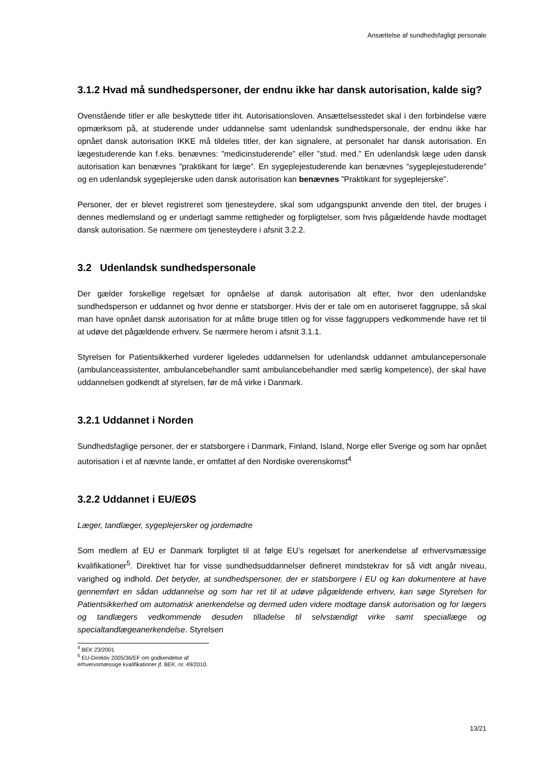Ansættelse af sundhedsfagligt personale
3.1.2 Hvad må sundhedspersoner, der endnu ikke har dansk autorisation, kalde sig?
Ovenstående titler er alle beskyttede titler iht. Autorisationsloven. Ansættelsesstedet skal i den forbindelse være opmærksom på, at studerende under uddannelse samt udenlandsk sundhedspersonale, der endnu ikke har opnået dansk autorisation IKKE må tildeles titler, der kan signalere, at personalet har dansk autorisation. En lægestuderende kan f.eks. benævnes: ”medicinstuderende” eller ”stud. med.” En udenlandsk læge uden dansk autorisation kan benævnes ”praktikant for læge”. En sygeplejestuderende kan benævnes ”sygeplejestuderende” og en udenlandsk sygeplejerske uden dansk autorisation kan benævnes ”Praktikant for sygeplejerske”.
Personer, der er blevet registreret som tjenesteydere, skal som udgangspunkt anvende den titel, der bruges i dennes medlemsland og er underlagt samme rettigheder og forpligtelser, som hvis pågældende havde modtaget dansk autorisation. Se nærmere om tjenesteydere i afsnit 3.2.2.
3.2 Udenlandsk sundhedspersonale
Der gælder forskellige regelsæt for opnåelse af dansk autorisation alt efter, hvor den udenlandske sundhedsperson er uddannet og hvor denne er statsborger. Hvis der er tale om en autoriseret faggruppe, så skal man have opnået dansk autorisation for at måtte bruge titlen og for visse faggruppers vedkommende have ret til at udøve det pågældende erhverv. Se nærmere herom i afsnit 3.1.1.
Styrelsen for Patientsikkerhed vurderer ligeledes uddannelsen for udenlandsk uddannet ambulancepersonale (ambulanceassistenter, ambulancebehandler samt ambulancebehandler med særlig kompetence), der skal have uddannelsen godkendt af styrelsen, før de må virke i Danmark.
3.2.1 Uddannet i Norden
Sundhedsfaglige personer, der er statsborgere i Danmark, Finland, Island, Norge eller Sverige og som har opnået autorisation i et af nævnte lande, er omfattet af den Nordiske overenskomst<sup>4</sup>
3.2.2 Uddannet i EU/EØS
Læger, tandlæger, sygeplejersker og jordemødre
Som medlem af EU er Danmark forpligtet til at følge EU’s regelsæt for anerkendelse af erhvervsmæssige kvalifikationer<sup>5</sup>. Direktivet har for visse sundhedsuddannelser defineret mindstekrav for så vidt angår niveau, varighed og indhold. Det betyder, at sundhedspersoner, der er statsborgere i EU og kan dokumentere at have gennemført en sådan uddannelse og som har ret til at udøve pågældende erhverv, kan søge Styrelsen for Patientsikkerhed om automatisk anerkendelse og dermed uden videre modtage dansk autorisation og for lægers og tandlægers vedkommende desuden tilladelse til selvstændigt virke samt speciallæge og specialtandlægeanerkendelse. Styrelsen
<sup>4</sup> BEK 23/2001
<sup>5</sup> EU-Direktiv 2005/36/EF om godkendelse af erhvervsmæssige kvalifikationer jf. BEK. nr. 49/2010.
13/21